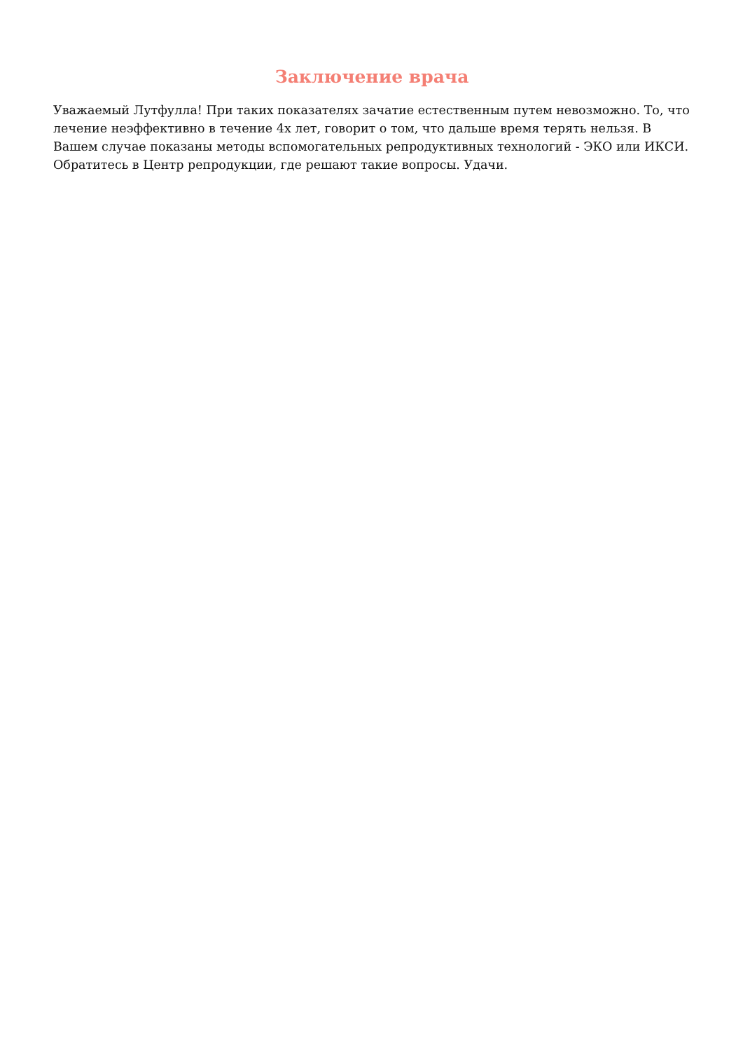Заключение врача
Уважаемый Лутфулла! При таких показателях зачатие естественным путем невозможно. То, что лечение неэффективно в течение 4х лет, говорит о том, что дальше время терять нельзя. В Вашем случае показаны методы вспомогательных репродуктивных технологий - ЭКО или ИКСИ. Обратитесь в Центр репродукции, где решают такие вопросы. Удачи.